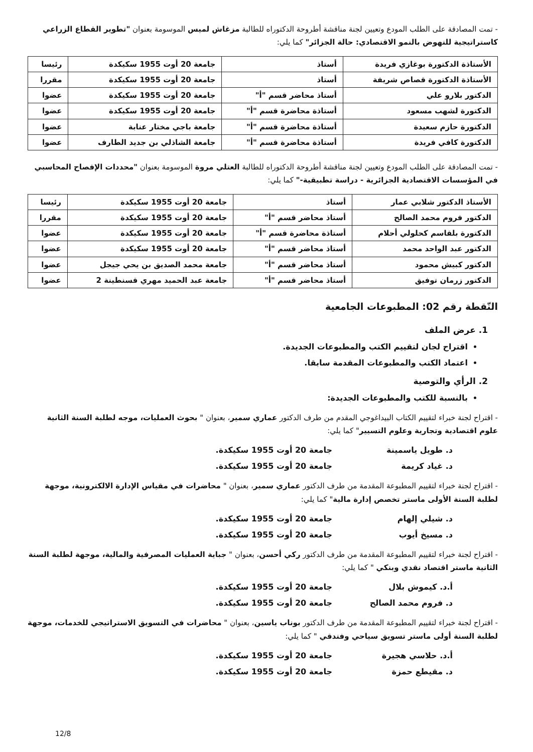- تمت المصادقة على الطلب المودع وتعيين لجنة مناقشة أطروحة الدكتوراه للطالبة مزغاش لميس الموسومة بعنوان "تطوير القطاع الزراعي كاستراتيجية للنهوض بالنمو الاقتصادي: حالة الجزائر" كما يلي:
| الأستاذة الدكتورة بوغازي فريدة | أستاذ | جامعة 20 أوت 1955 سكيكدة | رئيسا |
| الأستاذة الدكتورة قصاص شريفة | أستاذ | جامعة 20 أوت 1955 سكيكدة | مقررا |
| الدكتور بلارو علي | أستاذ محاضر قسم "أ" | جامعة 20 أوت 1955 سكيكدة | عضوا |
| الدكتورة لشهب مسعود | أستاذة محاضرة قسم "أ" | جامعة 20 أوت 1955 سكيكدة | عضوا |
| الدكتورة حازم سعيدة | أستاذة محاضرة قسم "أ" | جامعة باجي مختار عنابة | عضوا |
| الدكتورة كافي فريدة | أستاذة محاضرة قسم "أ" | جامعة الشاذلي بن جديد الطارف | عضوا |
- تمت المصادقة على الطلب المودع وتعيين لجنة مناقشة أطروحة الدكتوراه للطالبة العتلي مروة الموسومة بعنوان "محددات الإفصاح المحاسبي في المؤسسات الاقتصادية الجزائرية - دراسة تطبيقية-" كما يلي:
| الأستاذ الدكتور شلابي عمار | أستاذ | جامعة 20 أوت 1955 سكيكدة | رئيسا |
| الدكتور فروم محمد الصالح | أستاذ محاضر قسم "أ" | جامعة 20 أوت 1955 سكيكدة | مقررا |
| الدكتورة بلقاسم كحلولي أحلام | أستاذة محاضرة قسم "أ" | جامعة 20 أوت 1955 سكيكدة | عضوا |
| الدكتور عبد الواحد محمد | أستاذ محاضر قسم "أ" | جامعة 20 أوت 1955 سكيكدة | عضوا |
| الدكتور كبيش محمود | أستاذ محاضر قسم "أ" | جامعة محمد الصديق بن يحي جيجل | عضوا |
| الدكتور زرمان توفيق | أستاذ محاضر قسم "أ" | جامعة عبد الحميد مهري قسنطينة 2 | عضوا |
النّقطة رقم 02: المطبوعات الجامعية
1. عرض الملف
اقتراح لجان لتقييم الكتب والمطبوعات الجديدة.
اعتماد الكتب والمطبوعات المقدمة سابقا.
2. الرأي والتوصية
بالنسبة للكتب والمطبوعات الجديدة:
- اقتراح لجنة خبراء لتقييم الكتاب البيداغوجي المقدم من طرف الدكتور عماري سمير، بعنوان " بحوث العمليات، موجه لطلبة السنة الثانية علوم اقتصادية وتجارية وعلوم التسيير" كما يلي:
د. طويل ياسمينة جامعة 20 أوت 1955 سكيكدة.
د. غياد كريمة جامعة 20 أوت 1955 سكيكدة.
- اقتراح لجنة خبراء لتقييم المطبوعة المقدمة من طرف الدكتور عماري سمير، بعنوان " محاضرات في مقياس الإدارة الالكترونية، موجهة لطلبة السنة الأولى ماستر تخصص إدارة مالية" كما يلي:
د. شيلي إلهام جامعة 20 أوت 1955 سكيكدة.
د. مسيخ أيوب جامعة 20 أوت 1955 سكيكدة.
- اقتراح لجنة خبراء لتقييم المطبوعة المقدمة من طرف الدكتور ركي أحسن، بعنوان " جباية العمليات المصرفية والمالية، موجهة لطلبة السنة الثانية ماستر اقتصاد نقدي وبنكي " كما يلي:
أ.د. كيموش بلال جامعة 20 أوت 1955 سكيكدة.
د. فروم محمد الصالح جامعة 20 أوت 1955 سكيكدة.
- اقتراح لجنة خبراء لتقييم المطبوعة المقدمة من طرف الدكتور بوناب ياسين، بعنوان " محاضرات في التسويق الاستراتيجي للخدمات، موجهة لطلبة السنة أولى ماستر تسويق سياحي وفندقي " كما يلي:
أ.د. حلاسي هجيرة جامعة 20 أوت 1955 سكيكدة.
د. مقيطع حمزة جامعة 20 أوت 1955 سكيكدة.
12/8